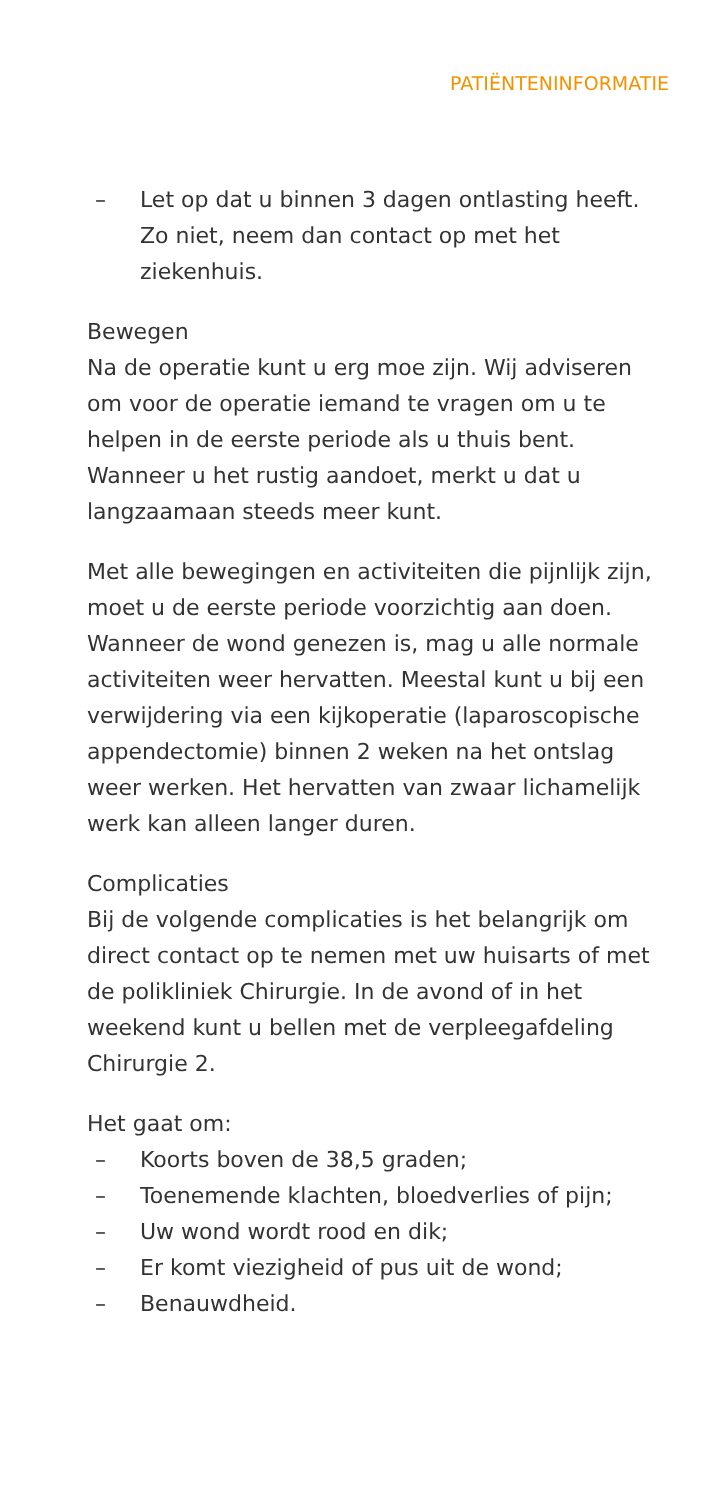PATIËNTENINFORMATIE
– Let op dat u binnen 3 dagen ontlasting heeft. Zo niet, neem dan contact op met het ziekenhuis.
Bewegen
Na de operatie kunt u erg moe zijn. Wij adviseren om voor de operatie iemand te vragen om u te helpen in de eerste periode als u thuis bent. Wanneer u het rustig aandoet, merkt u dat u langzaamaan steeds meer kunt.
Met alle bewegingen en activiteiten die pijnlijk zijn, moet u de eerste periode voorzichtig aan doen. Wanneer de wond genezen is, mag u alle normale activiteiten weer hervatten. Meestal kunt u bij een verwijdering via een kijkoperatie (laparoscopische appendectomie) binnen 2 weken na het ontslag weer werken. Het hervatten van zwaar lichamelijk werk kan alleen langer duren.
Complicaties
Bij de volgende complicaties is het belangrijk om direct contact op te nemen met uw huisarts of met de polikliniek Chirurgie. In de avond of in het weekend kunt u bellen met de verpleegafdeling Chirurgie 2.
Het gaat om:
– Koorts boven de 38,5 graden;
– Toenemende klachten, bloedverlies of pijn;
– Uw wond wordt rood en dik;
– Er komt viezigheid of pus uit de wond;
– Benauwdheid.